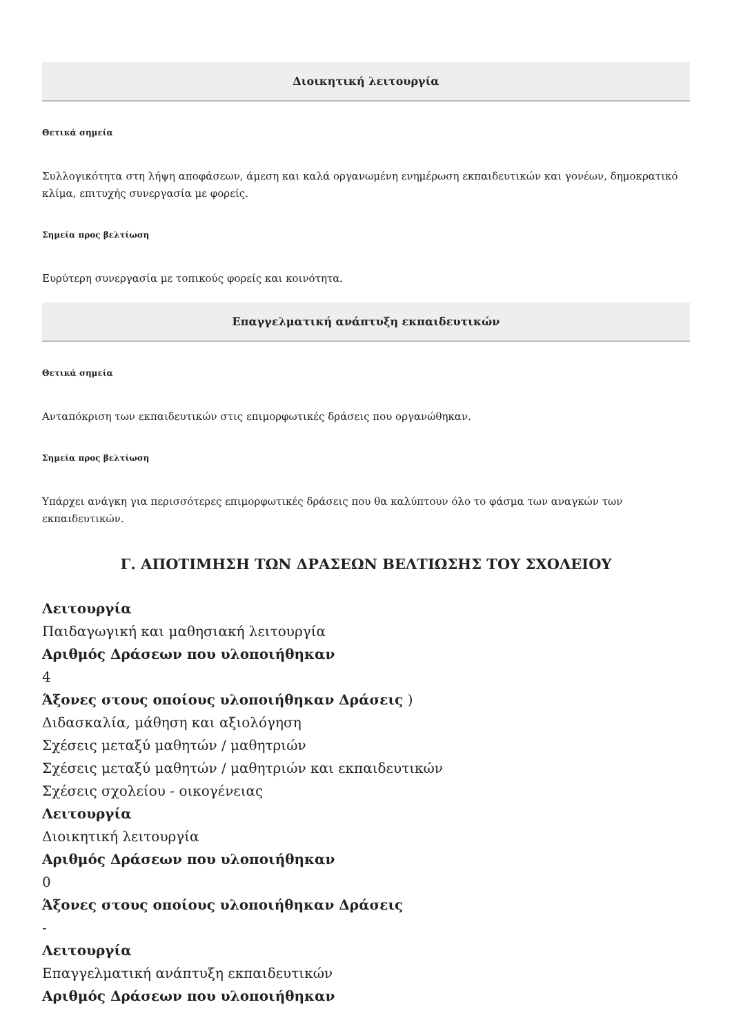Διοικητική λειτουργία
Θετικά σημεία
Συλλογικότητα στη λήψη αποφάσεων, άμεση και καλά οργανωμένη ενημέρωση εκπαιδευτικών και γονέων, δημοκρατικό κλίμα, επιτυχής συνεργασία με φορείς.
Σημεία προς βελτίωση
Ευρύτερη συνεργασία με τοπικούς φορείς και κοινότητα.
Επαγγελματική ανάπτυξη εκπαιδευτικών
Θετικά σημεία
Ανταπόκριση των εκπαιδευτικών στις επιμορφωτικές δράσεις που οργανώθηκαν.
Σημεία προς βελτίωση
Υπάρχει ανάγκη για περισσότερες επιμορφωτικές δράσεις που θα καλύπτουν όλο το φάσμα των αναγκών των εκπαιδευτικών.
Γ. ΑΠΟΤΙΜΗΣΗ ΤΩΝ ΔΡΑΣΕΩΝ ΒΕΛΤΙΩΣΗΣ ΤΟΥ ΣΧΟΛΕΙΟΥ
Λειτουργία
Παιδαγωγική και μαθησιακή λειτουργία
Αριθμός Δράσεων που υλοποιήθηκαν
4
Άξονες στους οποίους υλοποιήθηκαν Δράσεις )
Διδασκαλία, μάθηση και αξιολόγηση
Σχέσεις μεταξύ μαθητών / μαθητριών
Σχέσεις μεταξύ μαθητών / μαθητριών και εκπαιδευτικών
Σχέσεις σχολείου - οικογένειας
Λειτουργία
Διοικητική λειτουργία
Αριθμός Δράσεων που υλοποιήθηκαν
0
Άξονες στους οποίους υλοποιήθηκαν Δράσεις
-
Λειτουργία
Επαγγελματική ανάπτυξη εκπαιδευτικών
Αριθμός Δράσεων που υλοποιήθηκαν